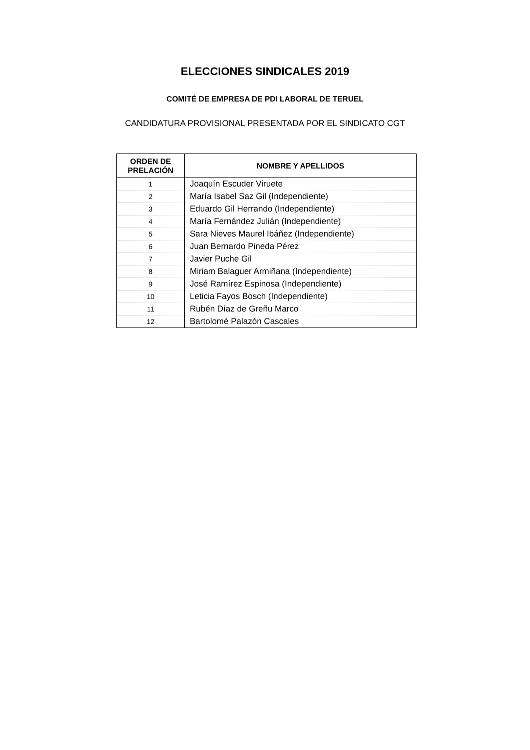ELECCIONES SINDICALES 2019
COMITÉ DE EMPRESA DE PDI LABORAL DE TERUEL
CANDIDATURA PROVISIONAL PRESENTADA POR EL SINDICATO CGT
| ORDEN DE PRELACIÓN | NOMBRE Y APELLIDOS |
| --- | --- |
| 1 | Joaquín Escuder Viruete |
| 2 | María Isabel Saz Gil (Independiente) |
| 3 | Eduardo Gil Herrando (Independiente) |
| 4 | María Fernández Julián (Independiente) |
| 5 | Sara Nieves Maurel Ibáñez (Independiente) |
| 6 | Juan Bernardo Pineda Pérez |
| 7 | Javier Puche Gil |
| 8 | Miriam Balaguer Armiñana (Independiente) |
| 9 | José Ramírez Espinosa (Independiente) |
| 10 | Leticia Fayos Bosch (Independiente) |
| 11 | Rubén Díaz de Greñu Marco |
| 12 | Bartolomé Palazón Cascales |